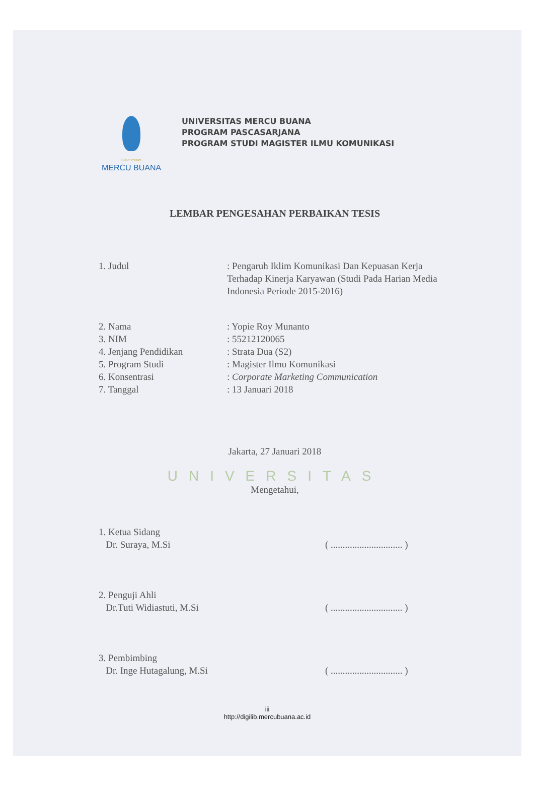UNIVERSITAS
MERCU BUANA
UNIVERSITAS MERCU BUANA
PROGRAM PASCASARJANA
PROGRAM STUDI MAGISTER ILMU KOMUNIKASI
LEMBAR PENGESAHAN PERBAIKAN TESIS
1. Judul : Pengaruh Iklim Komunikasi Dan Kepuasan Kerja Terhadap Kinerja Karyawan (Studi Pada Harian Media Indonesia Periode 2015-2016)
2. Nama : Yopie Roy Munanto
3. NIM : 55212120065
4. Jenjang Pendidikan : Strata Dua (S2)
5. Program Studi : Magister Ilmu Komunikasi
6. Konsentrasi : Corporate Marketing Communication
7. Tanggal : 13 Januari 2018
Jakarta, 27 Januari 2018
UNIVERSITAS
Mengetahui,
1. Ketua Sidang
Dr. Suraya, M.Si
( .............................. )
2. Penguji Ahli
Dr.Tuti Widiastuti, M.Si
( .............................. )
3. Pembimbing
Dr. Inge Hutagalung, M.Si
( .............................. )
iii
http://digilib.mercubuana.ac.id